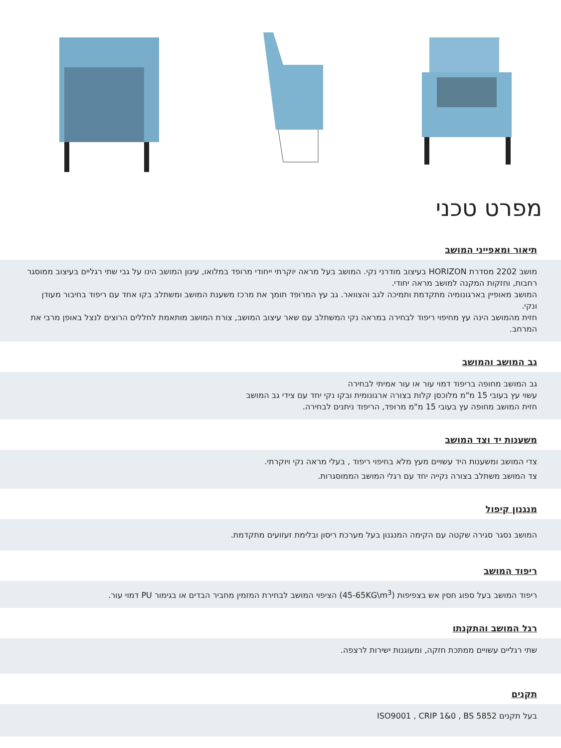מפרט טכני
תיאור ומאפייני המושב
מושב 2202 מסדרת HORIZON בעיצוב מודרני נקי. המושב בעל מראה יוקרתי ייחודי מרופד במלואו, עיגון המושב הינו על גבי שתי רגליים בעיצוב ממוסגר רחבות, וחזקות המקנה למושב מראה יחודי.
המושב מאופיין בארגונומיה מתקדמת ותמיכה לגב והצוואר. גב עץ המרופד תומך את מרכז משענת המושב ומשתלב בקו אחד עם ריפוד בחיבור מעודן ונקי.
חזית מהמושב הינה עץ מחיפוי ריפוד לבחירה במראה נקי המשתלב עם שאר עיצוב המושב, צורת המושב מותאמת לחללים הרוצים לנצל באופן מרבי את המרחב.
גב המושב והמושב
גב המושב מחופה בריפוד דמוי עור או עור אמיתי לבחירה
עשוי עץ בעובי 15 מ"מ מלוכסן קלות בצורה ארגונומית ובקו נקי יחד עם צידי גב המושב
חזית המושב מחופה עץ בעובי 15 מ"מ מרופד, הריפוד ניתנים לבחירה.
משענות יד וצד המושב
צדי המושב ומשענות היד עשויים מעץ מלא בחיפוי ריפוד , בעלי מראה נקי ויוקרתי.
צד המושב משתלב בצורה נקייה יחד עם רגלי המושב הממוסגרות.
מנגנון קיפול
המושב נסגר סגירה שקטה עם הקימה המנגנון בעל מערכת ריסון ובלימת זעזועים מתקדמת.
ריפוד המושב
ריפוד המושב בעל ספוג חסין אש בצפיפות (45-65KG\m<sup>3</sup>) הציפוי המושב לבחירת המזמין מחביר הבדים או בגימור PU דמוי עור.
רגל המושב והתקנתו
שתי רגליים עשויים ממתכת חזקה, ומעוגנות ישירות לרצפה.
תקנים
בעל תקנים ISO9001 , CRIP 1&0 , BS 5852